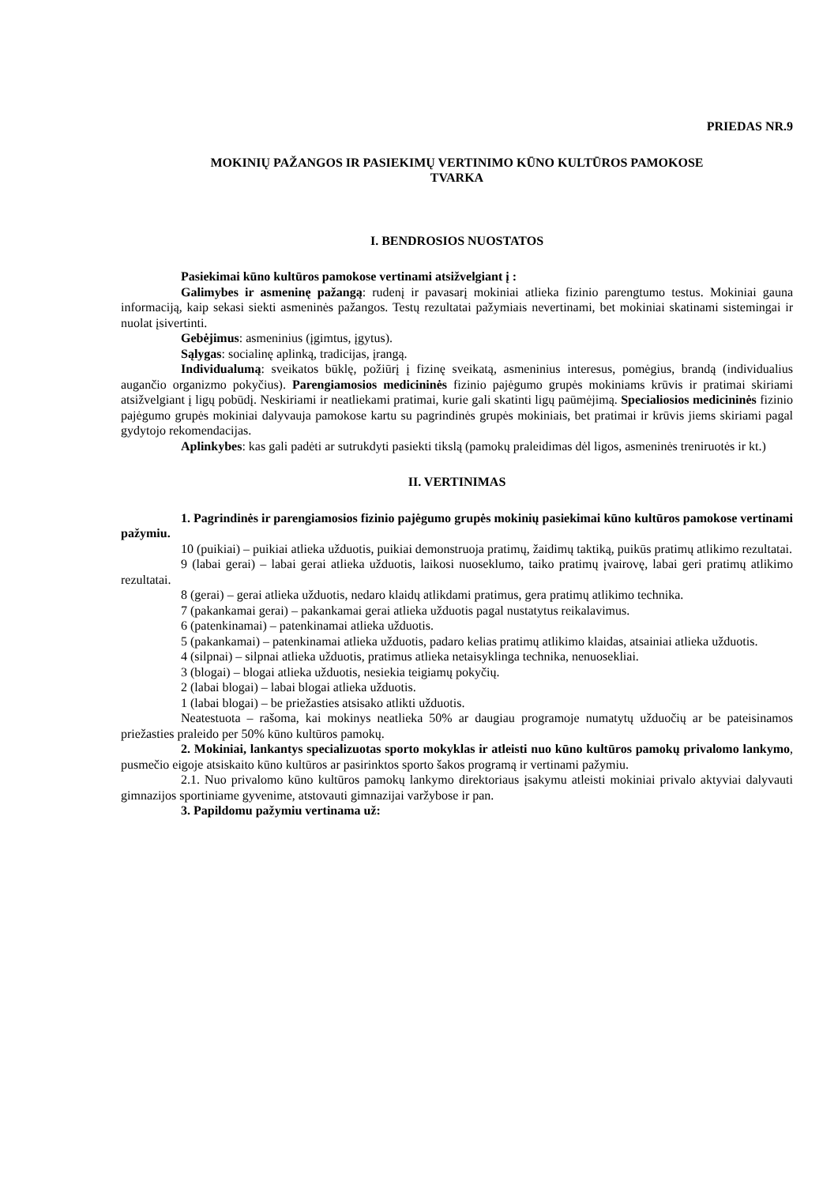PRIEDAS NR.9
MOKINIŲ PAŽANGOS IR PASIEKIMŲ VERTINIMO KŪNO KULTŪROS PAMOKOSE
TVARKA
I. BENDROSIOS NUOSTATOS
Pasiekimai kūno kultūros pamokose vertinami atsižvelgiant į :
Galimybes ir asmeninę pažangą: rudenį ir pavasarį mokiniai atlieka fizinio parengtumo testus. Mokiniai gauna informaciją, kaip sekasi siekti asmeninės pažangos. Testų rezultatai pažymiais nevertinami, bet mokiniai skatinami sistemingai ir nuolat įsivertinti.
Gebėjimus: asmeninius (įgimtus, įgytus).
Sąlygas: socialinę aplinką, tradicijas, įrangą.
Individualumą: sveikatos būklę, požiūrį į fizinę sveikatą, asmeninius interesus, pomėgius, brandą (individualius augančio organizmo pokyčius). Parengiamosios medicininės fizinio pajėgumo grupės mokiniams krūvis ir pratimai skiriami atsižvelgiant į ligų pobūdį. Neskiriami ir neatliekami pratimai, kurie gali skatinti ligų paūmėjimą. Specialiosios medicininės fizinio pajėgumo grupės mokiniai dalyvauja pamokose kartu su pagrindinės grupės mokiniais, bet pratimai ir krūvis jiems skiriami pagal gydytojo rekomendacijas.
Aplinkybes: kas gali padėti ar sutrukdyti pasiekti tikslą (pamokų praleidimas dėl ligos, asmeninės treniruotės ir kt.)
II. VERTINIMAS
1. Pagrindinės ir parengiamosios fizinio pajėgumo grupės mokinių pasiekimai kūno kultūros pamokose vertinami pažymiu.
10 (puikiai) – puikiai atlieka užduotis, puikiai demonstruoja pratimų, žaidimų taktiką, puikūs pratimų atlikimo rezultatai.
9 (labai gerai) – labai gerai atlieka užduotis, laikosi nuoseklumo, taiko pratimų įvairovę, labai geri pratimų atlikimo rezultatai.
8 (gerai) – gerai atlieka užduotis, nedaro klaidų atlikdami pratimus, gera pratimų atlikimo technika.
7 (pakankamai gerai) – pakankamai gerai atlieka užduotis pagal nustatytus reikalavimus.
6 (patenkinamai) – patenkinamai atlieka užduotis.
5 (pakankamai) – patenkinamai atlieka užduotis, padaro kelias pratimų atlikimo klaidas, atsainiai atlieka užduotis.
4 (silpnai) – silpnai atlieka užduotis, pratimus atlieka netaisyklinga technika, nenuosekliai.
3 (blogai) – blogai atlieka užduotis, nesiekia teigiamų pokyčių.
2 (labai blogai) – labai blogai atlieka užduotis.
1 (labai blogai) – be priežasties atsisako atlikti užduotis.
Neatestuota – rašoma, kai mokinys neatlieka 50% ar daugiau programoje numatytų užduočių ar be pateisinamos priežasties praleido per 50% kūno kultūros pamokų.
2. Mokiniai, lankantys specializuotas sporto mokyklas ir atleisti nuo kūno kultūros pamokų privalomo lankymo, pusmečio eigoje atsiskaito kūno kultūros ar pasirinktos sporto šakos programą ir vertinami pažymiu.
2.1. Nuo privalomo kūno kultūros pamokų lankymo direktoriaus įsakymu atleisti mokiniai privalo aktyviai dalyvauti gimnazijos sportiniame gyvenime, atstovauti gimnazijai varžybose ir pan.
3. Papildomu pažymiu vertinama už: